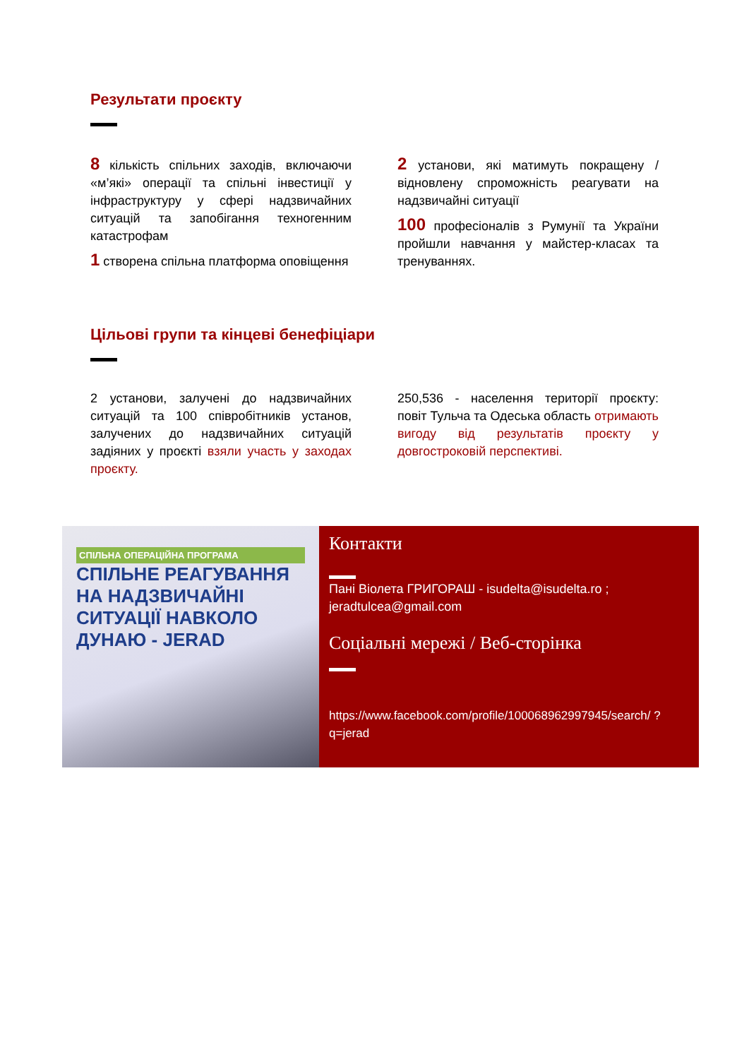Результати проєкту
8 кількість спільних заходів, включаючи «м’які» операції та спільні інвестиції у інфраструктуру у сфері надзвичайних ситуацій та запобігання техногенним катастрофам
1 створена спільна платформа оповіщення
2 установи, які матимуть покращену / відновлену спроможність реагувати на надзвичайні ситуації
100 професіоналів з Румунії та України пройшли навчання у майстер-класах та тренуваннях.
Цільові групи та кінцеві бенефіціари
2 установи, залучені до надзвичайних ситуацій та 100 співробітників установ, залучених до надзвичайних ситуацій задіяних у проєкті взяли участь у заходах проєкту.
250,536 - населення території проєкту: повіт Тульча та Одеська область отримають вигоду від результатів проєкту у довгостроковій перспективі.
СПІЛЬНА ОПЕРАЦІЙНА ПРОГРАМА
СПІЛЬНЕ РЕАГУВАННЯ НА НАДЗВИЧАЙНІ СИТУАЦІЇ НАВКОЛО ДУНАЮ - JERAD
Контакти
Пані Віолета ГРИГОРАШ - isudelta@isudelta.ro ; jeradtulcea@gmail.com
Соціальні мережі / Веб-сторінка
https://www.facebook.com/profile/100068962997945/search/ ?q=jerad